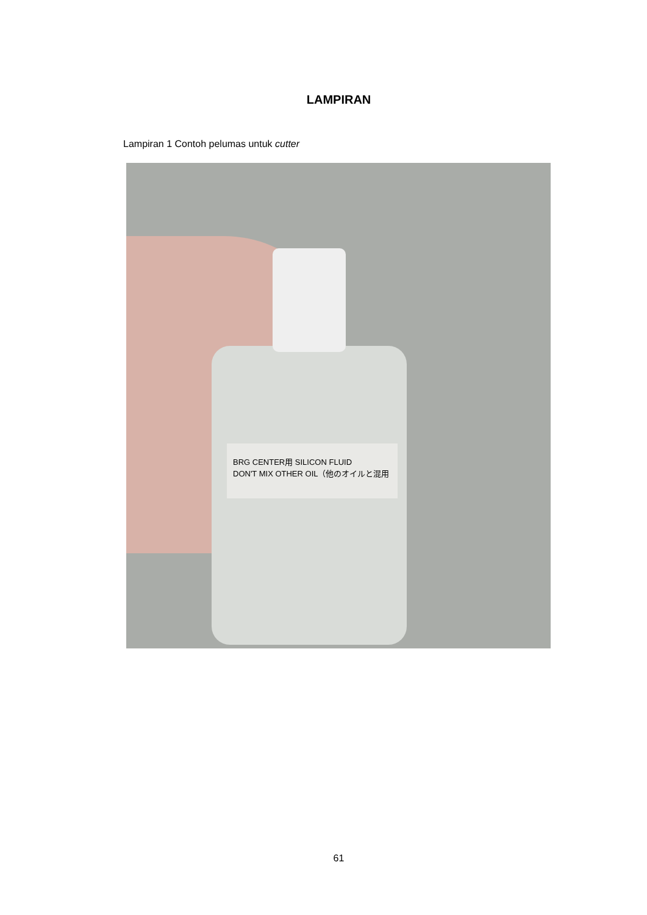LAMPIRAN
Lampiran 1 Contoh pelumas untuk cutter
BRG CENTER用 SILICON FLUID
DON'T MIX OTHER OIL（他のオイルと混用
61